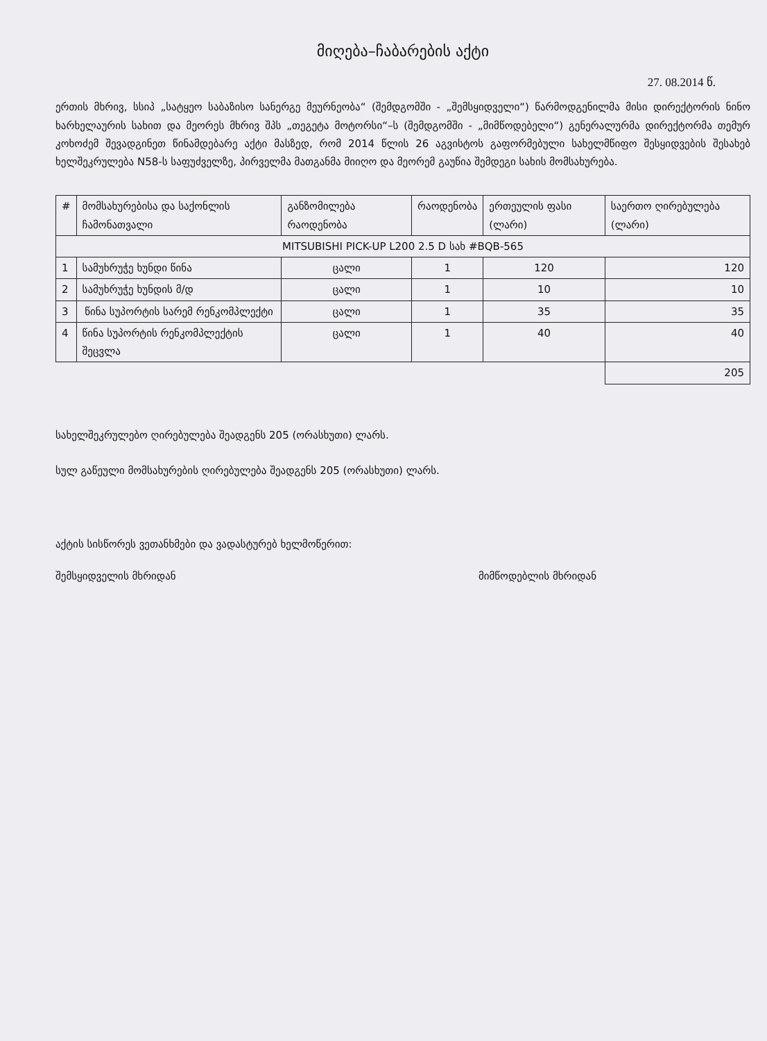მიღება–ჩაბარების აქტი
27. 08.2014 წ.
ერთის მხრივ, სსიპ „სატყეო საბაზისო სანერგე მეურნეობა“ (შემდგომში - „შემსყიდველი“) წარმოდგენილმა მისი დირექტორის ნინო ხარხელაურის სახით და მეორეს მხრივ შპს „თეგეტა მოტორსი“–ს (შემდგომში - „მიმწოდებელი“) გენერალურმა დირექტორმა თემურ კოხოძემ შევადგინეთ წინამდებარე აქტი მასზედ, რომ 2014 წლის 26 აგვისტოს გაფორმებული სახელმწიფო შესყიდვების შესახებ ხელშეკრულება N58-ს საფუძველზე, პირველმა მათგანმა მიიღო და მეორემ გაუწია შემდეგი სახის მომსახურება.
| # | მომსახურებისა და საქონლის ჩამონათვალი | განზომილება რაოდენობა | რაოდენობა | ერთეულის ფასი (ლარი) | საერთო ღირებულება (ლარი) |
| --- | --- | --- | --- | --- | --- |
| MITSUBISHI PICK-UP L200 2.5 D სახ #BQB-565 | | | | | |
| 1 | სამუხრუჭე ხუნდი წინა | ცალი | 1 | 120 | 120 |
| 2 | სამუხრუჭე ხუნდის მ/დ | ცალი | 1 | 10 | 10 |
| 3 | წინა სუპორტის სარემ რენკომპლექტი | ცალი | 1 | 35 | 35 |
| 4 | წინა სუპორტის რენკომპლექტის შეცვლა | ცალი | 1 | 40 | 40 |
| | | | | | 205 |
სახელშეკრულებო ღირებულება შეადგენს 205 (ორასხუთი) ლარს.
სულ გაწეული მომსახურების ღირებულება შეადგენს 205 (ორასხუთი) ლარს.
აქტის სისწორეს ვეთანხმები და ვადასტურებ ხელმოწერით:
შემსყიდველის მხრიდან მიმწოდებლის მხრიდან